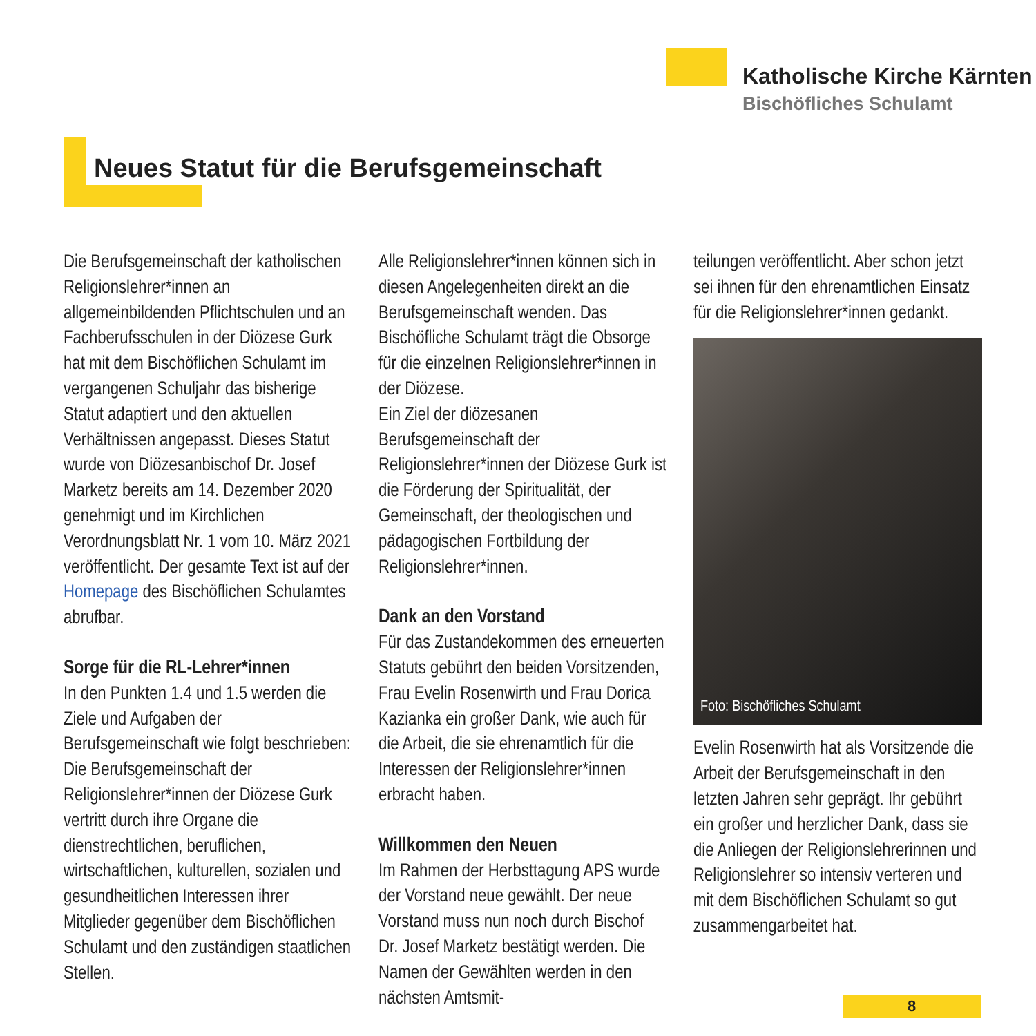Katholische Kirche Kärnten
Bischöfliches Schulamt
Neues Statut für die Berufsgemeinschaft
Die Berufsgemeinschaft der katholischen Religionslehrer*innen an allgemeinbildenden Pflichtschulen und an Fachberufsschulen in der Diözese Gurk hat mit dem Bischöflichen Schulamt im vergangenen Schuljahr das bisherige Statut adaptiert und den aktuellen Verhältnissen angepasst. Dieses Statut wurde von Diözesanbischof Dr. Josef Marketz bereits am 14. Dezember 2020 genehmigt und im Kirchlichen Verordnungsblatt Nr. 1 vom 10. März 2021 veröffentlicht. Der gesamte Text ist auf der Homepage des Bischöflichen Schulamtes abrufbar.
Sorge für die RL-Lehrer*innen
In den Punkten 1.4 und 1.5 werden die Ziele und Aufgaben der Berufsgemeinschaft wie folgt beschrieben:
Die Berufsgemeinschaft der Religionslehrer*innen der Diözese Gurk vertritt durch ihre Organe die dienstrechtlichen, beruflichen, wirtschaftlichen, kulturellen, sozialen und gesundheitlichen Interessen ihrer Mitglieder gegenüber dem Bischöflichen Schulamt und den zuständigen staatlichen Stellen.
Alle Religionslehrer*innen können sich in diesen Angelegenheiten direkt an die Berufsgemeinschaft wenden. Das Bischöfliche Schulamt trägt die Obsorge für die einzelnen Religionslehrer*innen in der Diözese.
Ein Ziel der diözesanen Berufsgemeinschaft der Religionslehrer*innen der Diözese Gurk ist die Förderung der Spiritualität, der Gemeinschaft, der theologischen und pädagogischen Fortbildung der Religionslehrer*innen.
Dank an den Vorstand
Für das Zustandekommen des erneuerten Statuts gebührt den beiden Vorsitzenden, Frau Evelin Rosenwirth und Frau Dorica Kazianka ein großer Dank, wie auch für die Arbeit, die sie ehrenamtlich für die Interessen der Religionslehrer*innen erbracht haben.
Willkommen den Neuen
Im Rahmen der Herbsttagung APS wurde der Vorstand neue gewählt. Der neue Vorstand muss nun noch durch Bischof Dr. Josef Marketz bestätigt werden. Die Namen der Gewählten werden in den nächsten Amtsmit-
teilungen veröffentlicht. Aber schon jetzt sei ihnen für den ehrenamtlichen Einsatz für die Religionslehrer*innen gedankt.
Foto: Bischöfliches Schulamt
Evelin Rosenwirth hat als Vorsitzende die Arbeit der Berufsgemeinschaft in den letzten Jahren sehr geprägt. Ihr gebührt ein großer und herzlicher Dank, dass sie die Anliegen der Religionslehrerinnen und Religionslehrer so intensiv verteren und mit dem Bischöflichen Schulamt so gut zusammengarbeitet hat.
8